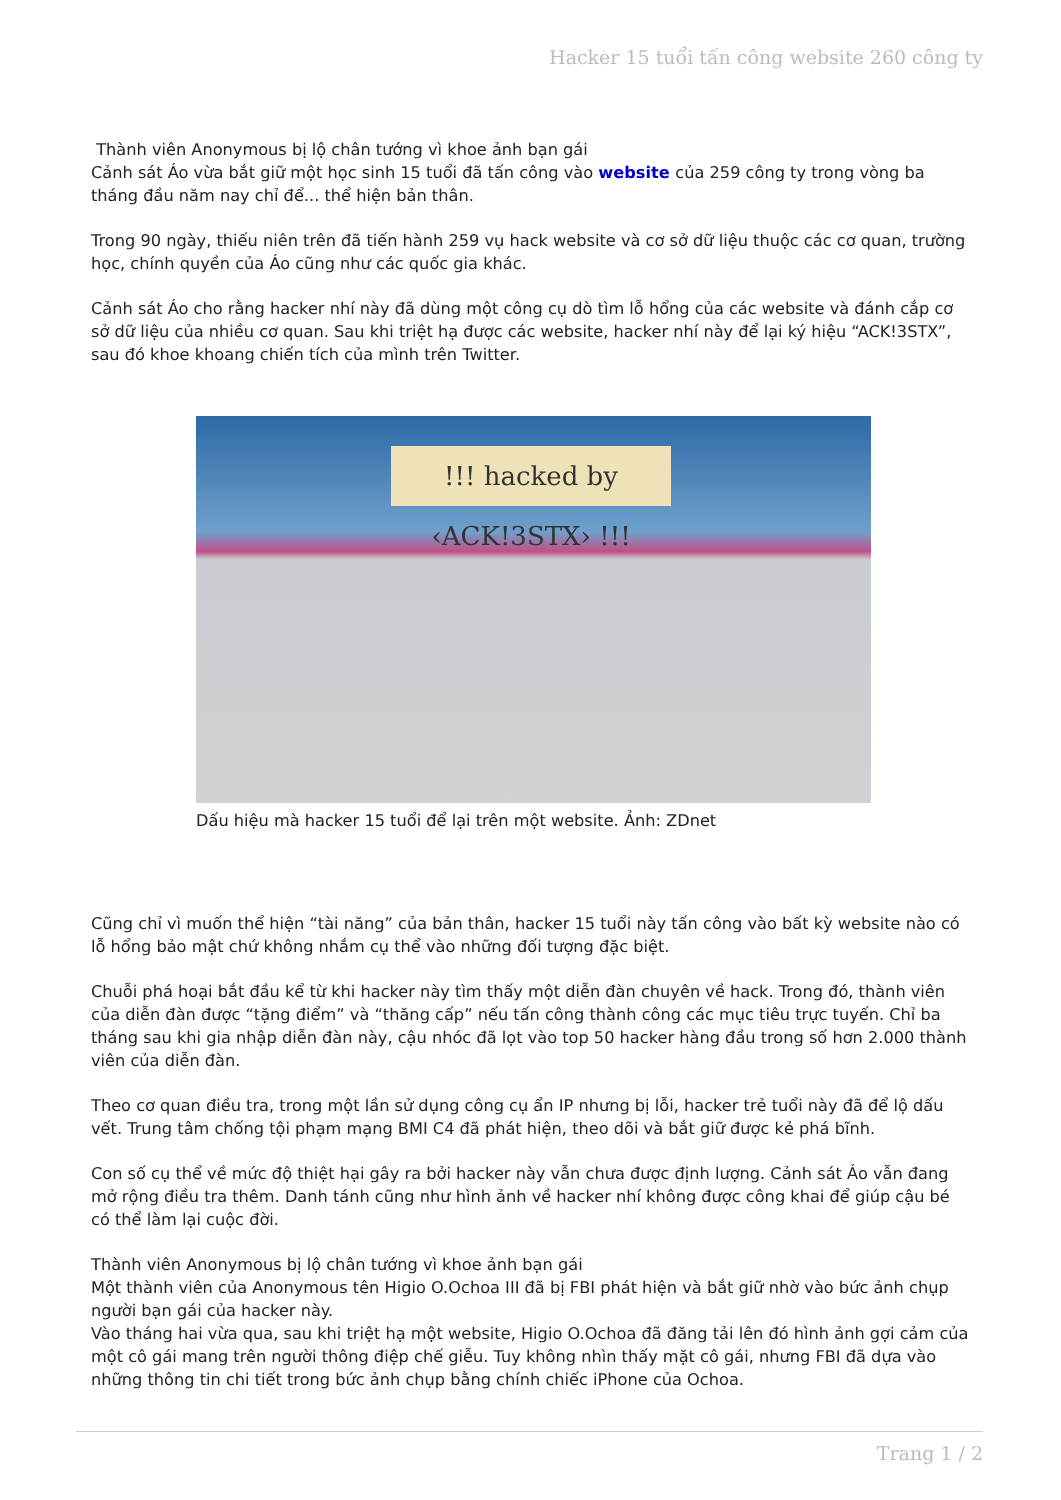Hacker 15 tuổi tấn công website 260 công ty
Thành viên Anonymous bị lộ chân tướng vì khoe ảnh bạn gái
Cảnh sát Áo vừa bắt giữ một học sinh 15 tuổi đã tấn công vào website của 259 công ty trong vòng ba tháng đầu năm nay chỉ để... thể hiện bản thân.
Trong 90 ngày, thiếu niên trên đã tiến hành 259 vụ hack website và cơ sở dữ liệu thuộc các cơ quan, trường học, chính quyền của Áo cũng như các quốc gia khác.
Cảnh sát Áo cho rằng hacker nhí này đã dùng một công cụ dò tìm lỗ hổng của các website và đánh cắp cơ sở dữ liệu của nhiều cơ quan. Sau khi triệt hạ được các website, hacker nhí này để lại ký hiệu “ACK!3STX”, sau đó khoe khoang chiến tích của mình trên Twitter.
!!! hacked by ‹ACK!3STX› !!!
Dấu hiệu mà hacker 15 tuổi để lại trên một website. Ảnh: ZDnet
Cũng chỉ vì muốn thể hiện “tài năng” của bản thân, hacker 15 tuổi này tấn công vào bất kỳ website nào có lỗ hổng bảo mật chứ không nhắm cụ thể vào những đối tượng đặc biệt.
Chuỗi phá hoại bắt đầu kể từ khi hacker này tìm thấy một diễn đàn chuyên về hack. Trong đó, thành viên của diễn đàn được “tặng điểm” và “thăng cấp” nếu tấn công thành công các mục tiêu trực tuyến. Chỉ ba tháng sau khi gia nhập diễn đàn này, cậu nhóc đã lọt vào top 50 hacker hàng đầu trong số hơn 2.000 thành viên của diễn đàn.
Theo cơ quan điều tra, trong một lần sử dụng công cụ ẩn IP nhưng bị lỗi, hacker trẻ tuổi này đã để lộ dấu vết. Trung tâm chống tội phạm mạng BMI C4 đã phát hiện, theo dõi và bắt giữ được kẻ phá bĩnh.
Con số cụ thể về mức độ thiệt hại gây ra bởi hacker này vẫn chưa được định lượng. Cảnh sát Áo vẫn đang mở rộng điều tra thêm. Danh tánh cũng như hình ảnh về hacker nhí không được công khai để giúp cậu bé có thể làm lại cuộc đời.
Thành viên Anonymous bị lộ chân tướng vì khoe ảnh bạn gái
Một thành viên của Anonymous tên Higio O.Ochoa III đã bị FBI phát hiện và bắt giữ nhờ vào bức ảnh chụp người bạn gái của hacker này.
Vào tháng hai vừa qua, sau khi triệt hạ một website, Higio O.Ochoa đã đăng tải lên đó hình ảnh gợi cảm của một cô gái mang trên người thông điệp chế giễu. Tuy không nhìn thấy mặt cô gái, nhưng FBI đã dựa vào những thông tin chi tiết trong bức ảnh chụp bằng chính chiếc iPhone của Ochoa.
Trang 1 / 2